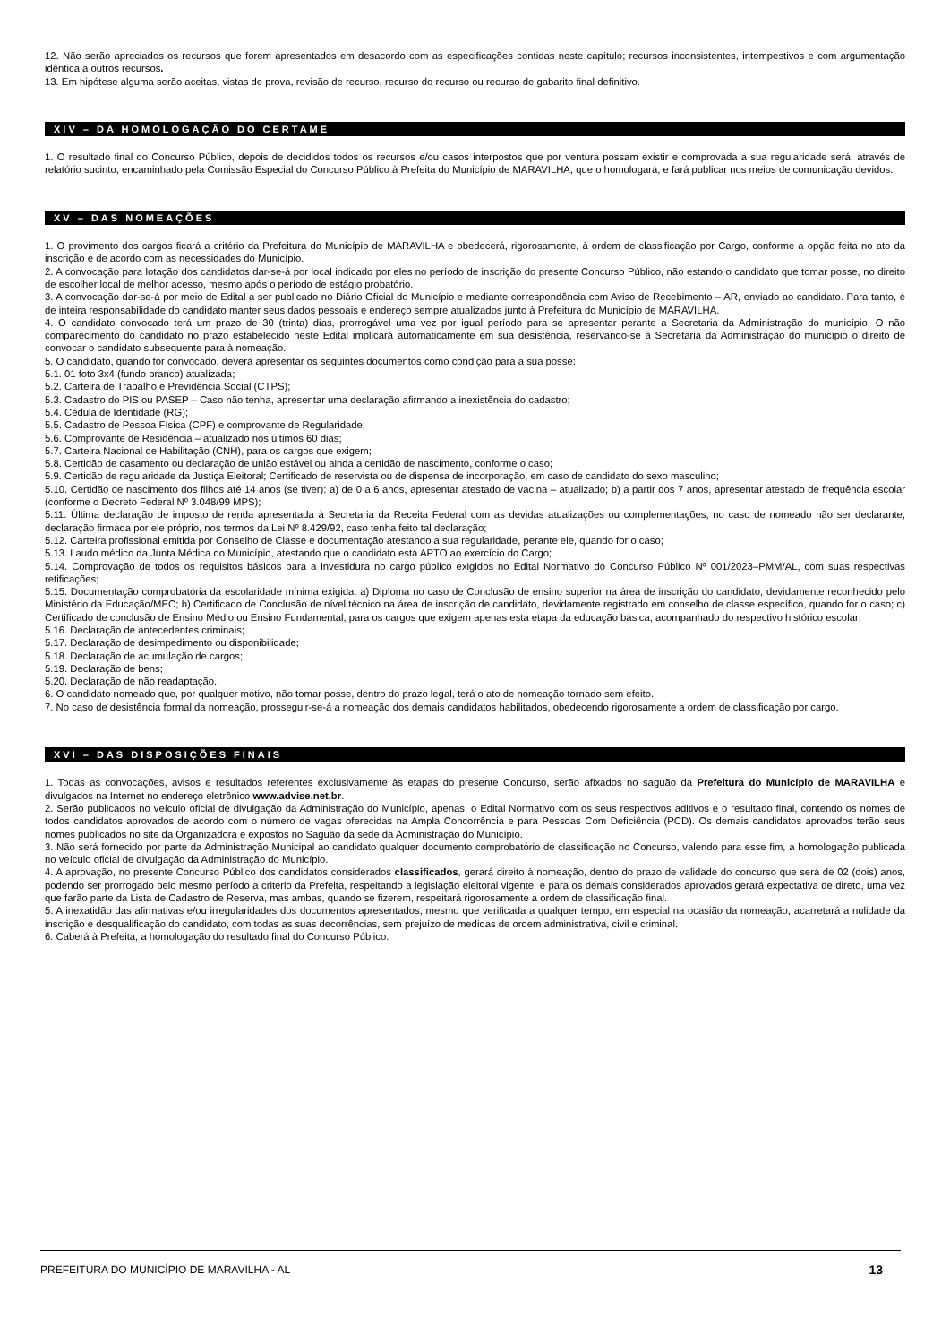12. Não serão apreciados os recursos que forem apresentados em desacordo com as especificações contidas neste capítulo; recursos inconsistentes, intempestivos e com argumentação idêntica a outros recursos.
13. Em hipótese alguma serão aceitas, vistas de prova, revisão de recurso, recurso do recurso ou recurso de gabarito final definitivo.
XIV – DA HOMOLOGAÇÃO DO CERTAME
1. O resultado final do Concurso Público, depois de decididos todos os recursos e/ou casos interpostos que por ventura possam existir e comprovada a sua regularidade será, através de relatório sucinto, encaminhado pela Comissão Especial do Concurso Público à Prefeita do Município de MARAVILHA, que o homologará, e fará publicar nos meios de comunicação devidos.
XV – DAS NOMEAÇÕES
1. O provimento dos cargos ficará a critério da Prefeitura do Município de MARAVILHA e obedecerá, rigorosamente, à ordem de classificação por Cargo, conforme a opção feita no ato da inscrição e de acordo com as necessidades do Município.
2. A convocação para lotação dos candidatos dar-se-á por local indicado por eles no período de inscrição do presente Concurso Público, não estando o candidato que tomar posse, no direito de escolher local de melhor acesso, mesmo após o período de estágio probatório.
3. A convocação dar-se-á por meio de Edital a ser publicado no Diário Oficial do Município e mediante correspondência com Aviso de Recebimento – AR, enviado ao candidato. Para tanto, é de inteira responsabilidade do candidato manter seus dados pessoais e endereço sempre atualizados junto à Prefeitura do Município de MARAVILHA.
4. O candidato convocado terá um prazo de 30 (trinta) dias, prorrogável uma vez por igual período para se apresentar perante a Secretaria da Administração do município. O não comparecimento do candidato no prazo estabelecido neste Edital implicará automaticamente em sua desistência, reservando-se à Secretaria da Administração do município o direito de convocar o candidato subsequente para à nomeação.
5. O candidato, quando for convocado, deverá apresentar os seguintes documentos como condição para a sua posse:
5.1. 01 foto 3x4 (fundo branco) atualizada;
5.2. Carteira de Trabalho e Previdência Social (CTPS);
5.3. Cadastro do PIS ou PASEP – Caso não tenha, apresentar uma declaração afirmando a inexistência do cadastro;
5.4. Cédula de Identidade (RG);
5.5. Cadastro de Pessoa Física (CPF) e comprovante de Regularidade;
5.6. Comprovante de Residência – atualizado nos últimos 60 dias;
5.7. Carteira Nacional de Habilitação (CNH), para os cargos que exigem;
5.8. Certidão de casamento ou declaração de união estável ou ainda a certidão de nascimento, conforme o caso;
5.9. Certidão de regularidade da Justiça Eleitoral; Certificado de reservista ou de dispensa de incorporação, em caso de candidato do sexo masculino;
5.10. Certidão de nascimento dos filhos até 14 anos (se tiver): a) de 0 a 6 anos, apresentar atestado de vacina – atualizado; b) a partir dos 7 anos, apresentar atestado de frequência escolar (conforme o Decreto Federal Nº 3.048/99 MPS);
5.11. Última declaração de imposto de renda apresentada à Secretaria da Receita Federal com as devidas atualizações ou complementações, no caso de nomeado não ser declarante, declaração firmada por ele próprio, nos termos da Lei Nº 8.429/92, caso tenha feito tal declaração;
5.12. Carteira profissional emitida por Conselho de Classe e documentação atestando a sua regularidade, perante ele, quando for o caso;
5.13. Laudo médico da Junta Médica do Município, atestando que o candidato está APTO ao exercício do Cargo;
5.14. Comprovação de todos os requisitos básicos para a investidura no cargo público exigidos no Edital Normativo do Concurso Público Nº 001/2023–PMM/AL, com suas respectivas retificações;
5.15. Documentação comprobatória da escolaridade mínima exigida: a) Diploma no caso de Conclusão de ensino superior na área de inscrição do candidato, devidamente reconhecido pelo Ministério da Educação/MEC; b) Certificado de Conclusão de nível técnico na área de inscrição de candidato, devidamente registrado em conselho de classe específico, quando for o caso; c) Certificado de conclusão de Ensino Médio ou Ensino Fundamental, para os cargos que exigem apenas esta etapa da educação básica, acompanhado do respectivo histórico escolar;
5.16. Declaração de antecedentes criminais;
5.17. Declaração de desimpedimento ou disponibilidade;
5.18. Declaração de acumulação de cargos;
5.19. Declaração de bens;
5.20. Declaração de não readaptação.
6. O candidato nomeado que, por qualquer motivo, não tomar posse, dentro do prazo legal, terá o ato de nomeação tornado sem efeito.
7. No caso de desistência formal da nomeação, prosseguir-se-á a nomeação dos demais candidatos habilitados, obedecendo rigorosamente a ordem de classificação por cargo.
XVI – DAS DISPOSIÇÕES FINAIS
1. Todas as convocações, avisos e resultados referentes exclusivamente às etapas do presente Concurso, serão afixados no saguão da Prefeitura do Município de MARAVILHA e divulgados na Internet no endereço eletrônico www.advise.net.br.
2. Serão publicados no veículo oficial de divulgação da Administração do Município, apenas, o Edital Normativo com os seus respectivos aditivos e o resultado final, contendo os nomes de todos candidatos aprovados de acordo com o número de vagas oferecidas na Ampla Concorrência e para Pessoas Com Deficiência (PCD). Os demais candidatos aprovados terão seus nomes publicados no site da Organizadora e expostos no Saguão da sede da Administração do Município.
3. Não será fornecido por parte da Administração Municipal ao candidato qualquer documento comprobatório de classificação no Concurso, valendo para esse fim, a homologação publicada no veículo oficial de divulgação da Administração do Município.
4. A aprovação, no presente Concurso Público dos candidatos considerados classificados, gerará direito à nomeação, dentro do prazo de validade do concurso que será de 02 (dois) anos, podendo ser prorrogado pelo mesmo período a critério da Prefeita, respeitando a legislação eleitoral vigente, e para os demais considerados aprovados gerará expectativa de direto, uma vez que farão parte da Lista de Cadastro de Reserva, mas ambas, quando se fizerem, respeitará rigorosamente a ordem de classificação final.
5. A inexatidão das afirmativas e/ou irregularidades dos documentos apresentados, mesmo que verificada a qualquer tempo, em especial na ocasião da nomeação, acarretará a nulidade da inscrição e desqualificação do candidato, com todas as suas decorrências, sem prejuízo de medidas de ordem administrativa, civil e criminal.
6. Caberá à Prefeita, a homologação do resultado final do Concurso Público.
PREFEITURA DO MUNICÍPIO DE MARAVILHA - AL 13